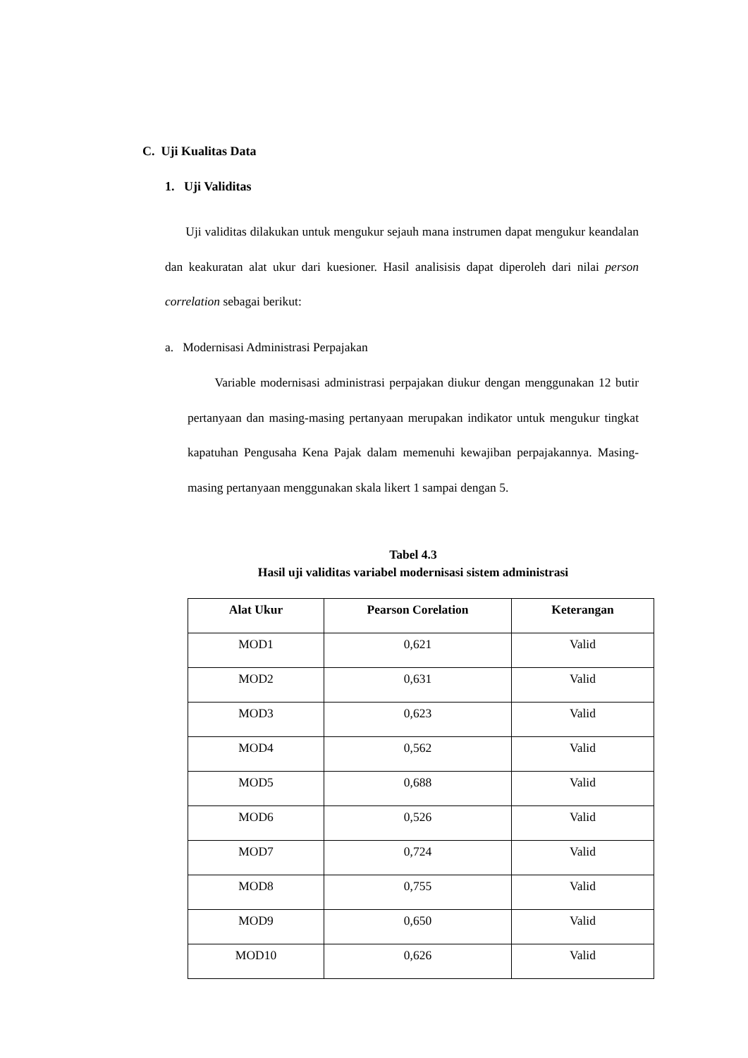C. Uji Kualitas Data
1. Uji Validitas
Uji validitas dilakukan untuk mengukur sejauh mana instrumen dapat mengukur keandalan dan keakuratan alat ukur dari kuesioner. Hasil analisisis dapat diperoleh dari nilai person correlation sebagai berikut:
a. Modernisasi Administrasi Perpajakan
Variable modernisasi administrasi perpajakan diukur dengan menggunakan 12 butir pertanyaan dan masing-masing pertanyaan merupakan indikator untuk mengukur tingkat kapatuhan Pengusaha Kena Pajak dalam memenuhi kewajiban perpajakannya. Masing-masing pertanyaan menggunakan skala likert 1 sampai dengan 5.
Tabel 4.3
Hasil uji validitas variabel modernisasi sistem administrasi
| Alat Ukur | Pearson Corelation | Keterangan |
| --- | --- | --- |
| MOD1 | 0,621 | Valid |
| MOD2 | 0,631 | Valid |
| MOD3 | 0,623 | Valid |
| MOD4 | 0,562 | Valid |
| MOD5 | 0,688 | Valid |
| MOD6 | 0,526 | Valid |
| MOD7 | 0,724 | Valid |
| MOD8 | 0,755 | Valid |
| MOD9 | 0,650 | Valid |
| MOD10 | 0,626 | Valid |